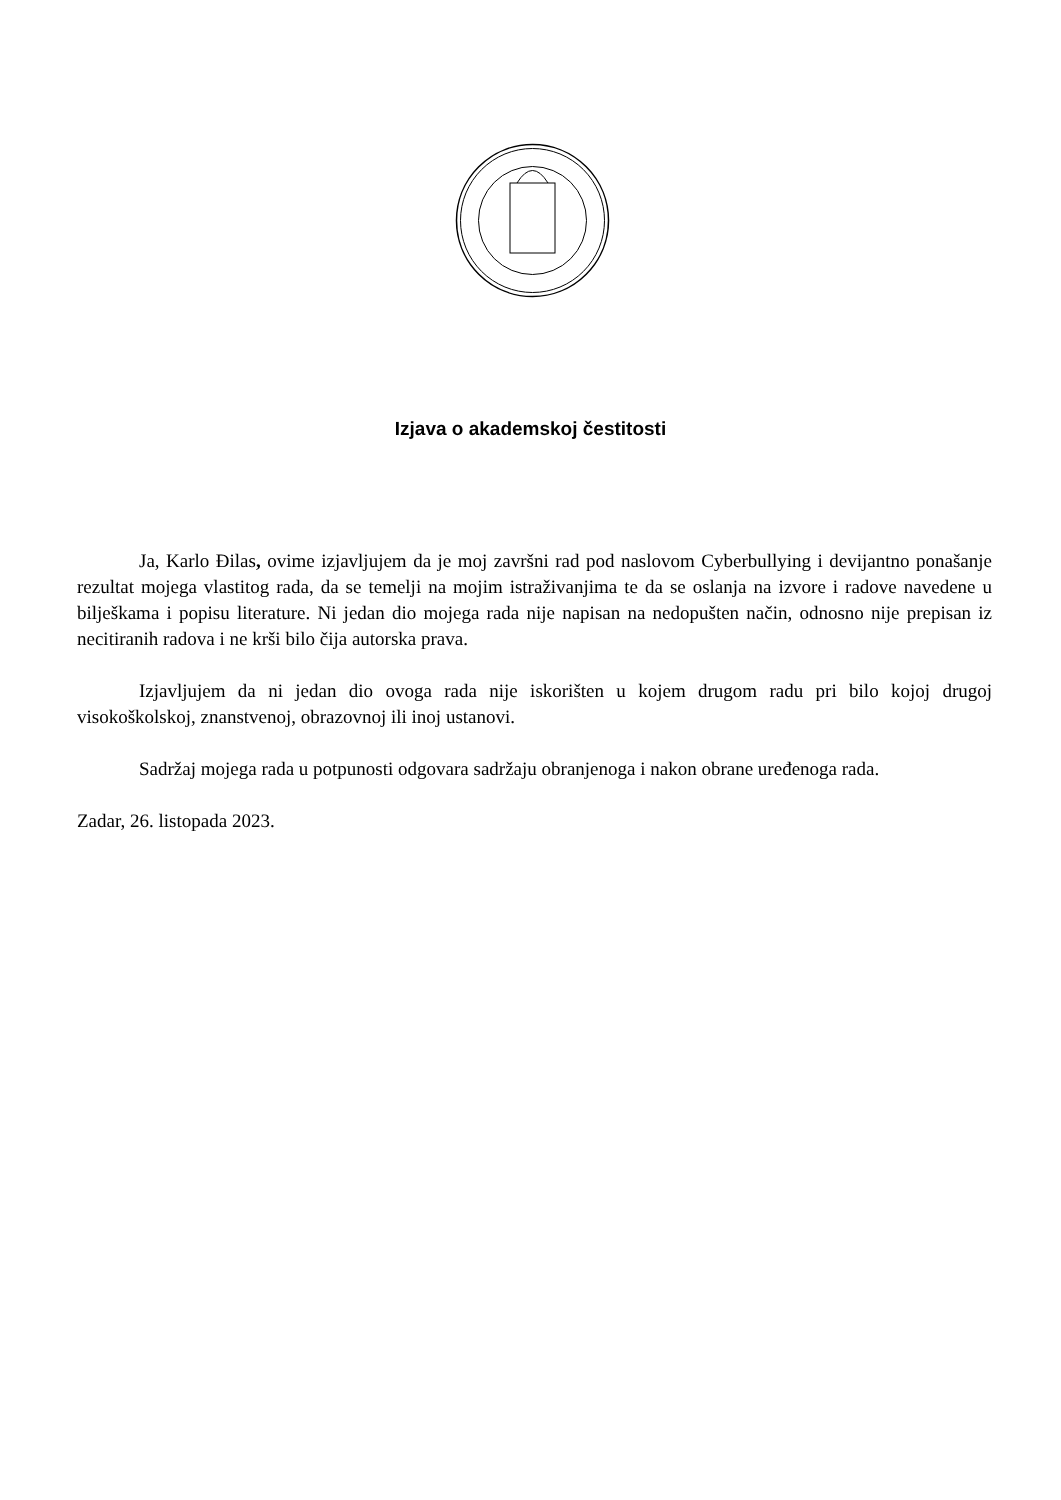Izjava o akademskoj čestitosti
Ja, Karlo Đilas, ovime izjavljujem da je moj završni rad pod naslovom Cyberbullying i devijantno ponašanje rezultat mojega vlastitog rada, da se temelji na mojim istraživanjima te da se oslanja na izvore i radove navedene u bilješkama i popisu literature. Ni jedan dio mojega rada nije napisan na nedopušten način, odnosno nije prepisan iz necitiranih radova i ne krši bilo čija autorska prava.
Izjavljujem da ni jedan dio ovoga rada nije iskorišten u kojem drugom radu pri bilo kojoj drugoj visokoškolskoj, znanstvenoj, obrazovnoj ili inoj ustanovi.
Sadržaj mojega rada u potpunosti odgovara sadržaju obranjenoga i nakon obrane uređenoga rada.
Zadar, 26. listopada 2023.